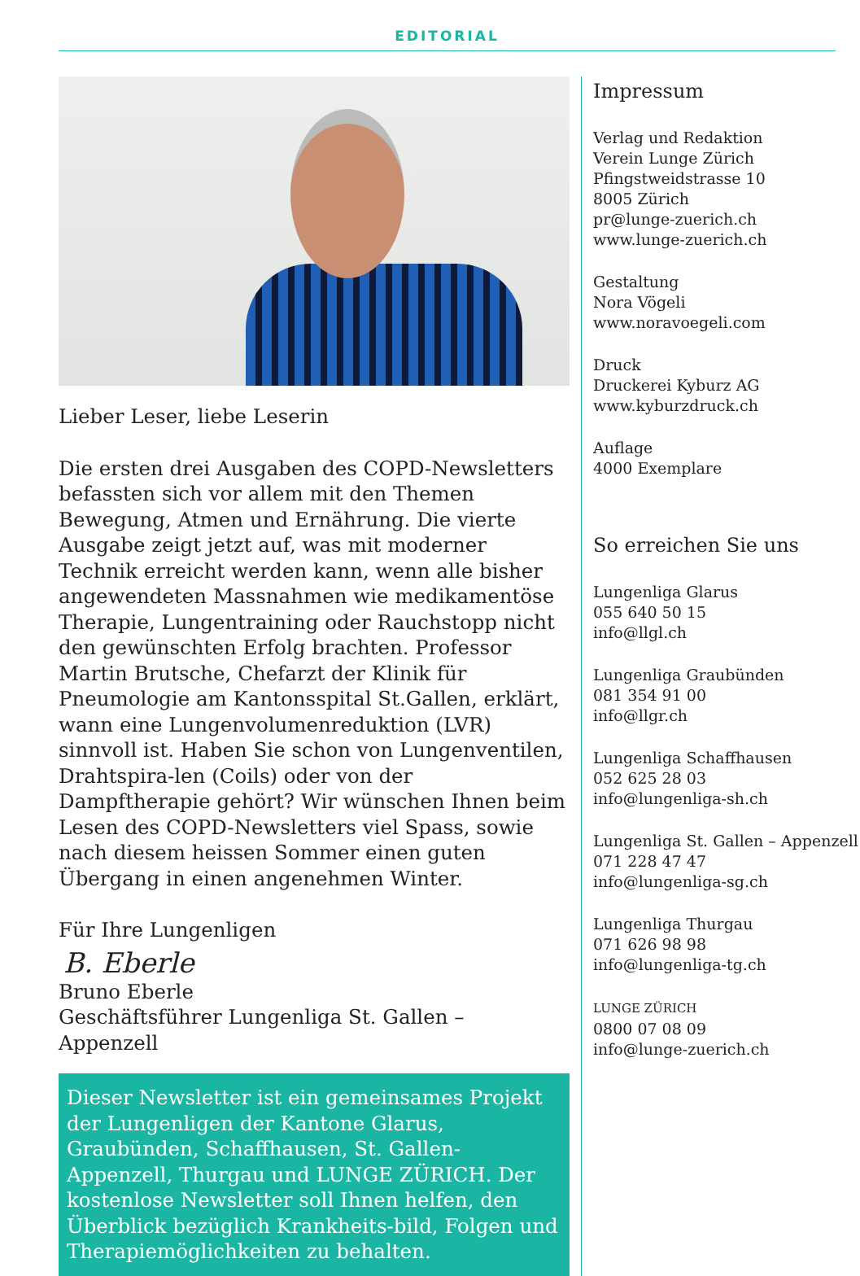EDITORIAL
Lieber Leser, liebe Leserin
Die ersten drei Ausgaben des COPD-Newsletters befassten sich vor allem mit den Themen Bewegung, Atmen und Ernährung. Die vierte Ausgabe zeigt jetzt auf, was mit moderner Technik erreicht werden kann, wenn alle bisher angewendeten Massnahmen wie medikamentöse Therapie, Lungentraining oder Rauchstopp nicht den gewünschten Erfolg brachten. Professor Martin Brutsche, Chefarzt der Klinik für Pneumologie am Kantonsspital St.Gallen, erklärt, wann eine Lungenvolumenreduktion (LVR) sinnvoll ist. Haben Sie schon von Lungenventilen, Drahtspira-len (Coils) oder von der Dampftherapie gehört? Wir wünschen Ihnen beim Lesen des COPD-Newsletters viel Spass, sowie nach diesem heissen Sommer einen guten Übergang in einen angenehmen Winter.
Für Ihre Lungenligen
B. Eberle
Bruno Eberle
Geschäftsführer Lungenliga St. Gallen – Appenzell
Dieser Newsletter ist ein gemeinsames Projekt der Lungenligen der Kantone Glarus, Graubünden, Schaffhausen, St. Gallen-Appenzell, Thurgau und LUNGE ZÜRICH. Der kostenlose Newsletter soll Ihnen helfen, den Überblick bezüglich Krankheits-bild, Folgen und Therapiemöglichkeiten zu behalten.
Impressum
Verlag und Redaktion
Verein Lunge Zürich
Pfingstweidstrasse 10
8005 Zürich
pr@lunge-zuerich.ch
www.lunge-zuerich.ch
Gestaltung
Nora Vögeli
www.noravoegeli.com
Druck
Druckerei Kyburz AG
www.kyburzdruck.ch
Auflage
4000 Exemplare
So erreichen Sie uns
Lungenliga Glarus
055 640 50 15
info@llgl.ch
Lungenliga Graubünden
081 354 91 00
info@llgr.ch
Lungenliga Schaffhausen
052 625 28 03
info@lungenliga-sh.ch
Lungenliga St. Gallen – Appenzell
071 228 47 47
info@lungenliga-sg.ch
Lungenliga Thurgau
071 626 98 98
info@lungenliga-tg.ch
LUNGE ZÜRICH
0800 07 08 09
info@lunge-zuerich.ch